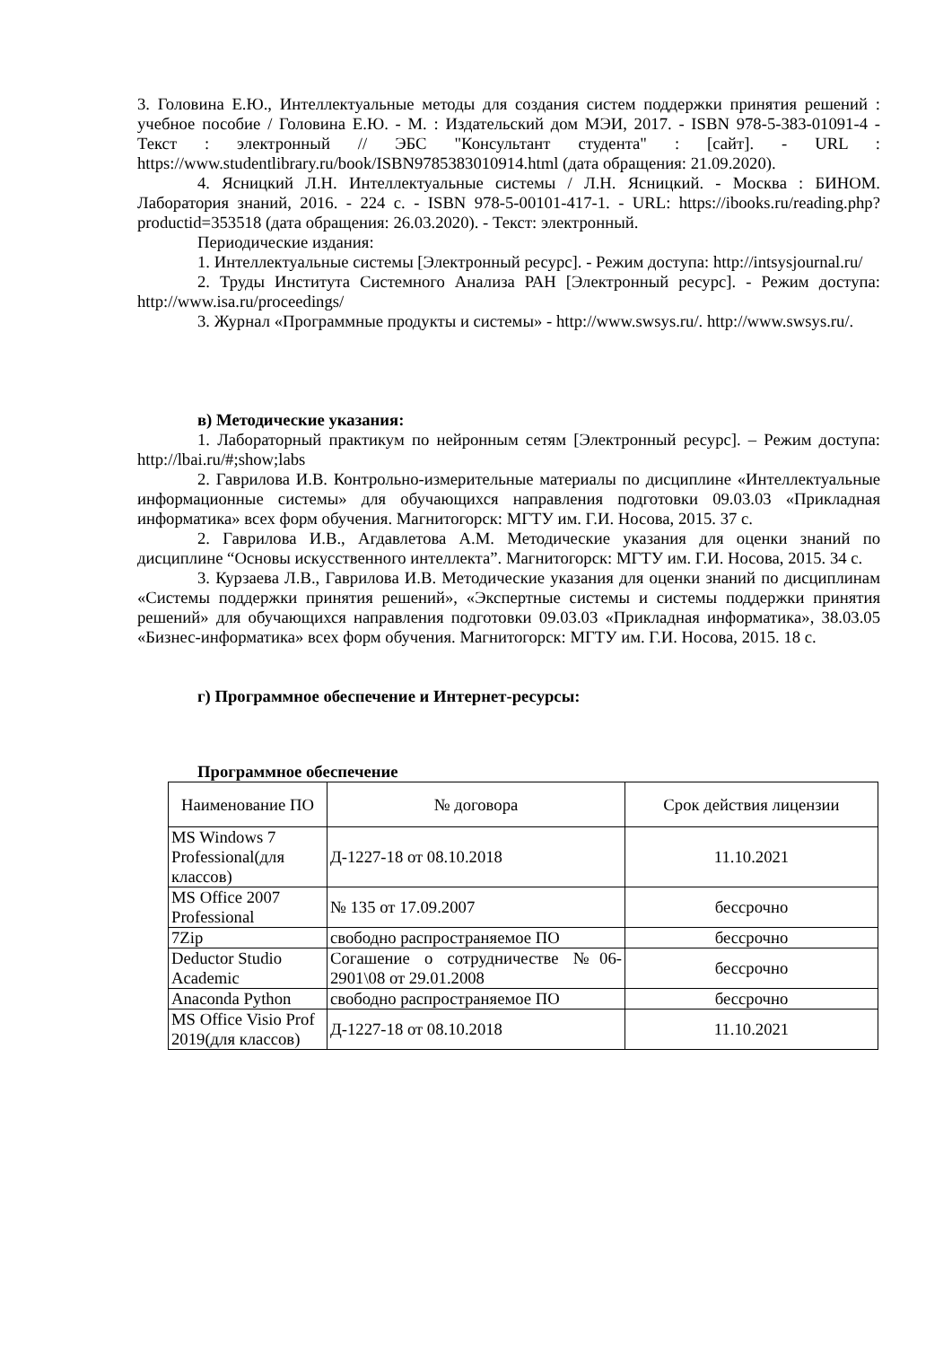3. Головина Е.Ю., Интеллектуальные методы для создания систем поддержки принятия решений : учебное пособие / Головина Е.Ю. - М. : Издательский дом МЭИ, 2017. - ISBN 978-5-383-01091-4 - Текст : электронный // ЭБС "Консультант студента" : [сайт]. - URL : https://www.studentlibrary.ru/book/ISBN9785383010914.html (дата обращения: 21.09.2020).
4. Ясницкий Л.Н. Интеллектуальные системы / Л.Н. Ясницкий. - Москва : БИНОМ. Лаборатория знаний, 2016. - 224 с. - ISBN 978-5-00101-417-1. - URL: https://ibooks.ru/reading.php?productid=353518 (дата обращения: 26.03.2020). - Текст: электронный.
Периодические издания:
1. Интеллектуальные системы [Электронный ресурс]. - Режим доступа: http://intsysjournal.ru/
2. Труды Института Системного Анализа РАН [Электронный ресурс]. - Режим доступа: http://www.isa.ru/proceedings/
3. Журнал «Программные продукты и системы» - http://www.swsys.ru/. http://www.swsys.ru/.
в) Методические указания:
1. Лабораторный практикум по нейронным сетям [Электронный ресурс]. – Режим доступа: http://lbai.ru/#;show;labs
2. Гаврилова И.В. Контрольно-измерительные материалы по дисциплине «Интеллектуальные информационные системы» для обучающихся направления подготовки 09.03.03 «Прикладная информатика» всех форм обучения. Магнитогорск: МГТУ им. Г.И. Носова, 2015. 37 с.
2. Гаврилова И.В., Агдавлетова А.М. Методические указания для оценки знаний по дисциплине “Основы искусственного интеллекта”. Магнитогорск: МГТУ им. Г.И. Носова, 2015. 34 с.
3. Курзаева Л.В., Гаврилова И.В. Методические указания для оценки знаний по дисциплинам «Системы поддержки принятия решений», «Экспертные системы и системы поддержки принятия решений» для обучающихся направления подготовки 09.03.03 «Прикладная информатика», 38.03.05 «Бизнес-информатика» всех форм обучения. Магнитогорск: МГТУ им. Г.И. Носова, 2015. 18 с.
г) Программное обеспечение и Интернет-ресурсы:
Программное обеспечение
| Наименование ПО | № договора | Срок действия лицензии |
| MS Windows 7 Professional(для классов) | Д-1227-18 от 08.10.2018 | 11.10.2021 |
| MS Office 2007 Professional | № 135 от 17.09.2007 | бессрочно |
| 7Zip | свободно распространяемое ПО | бессрочно |
| Deductor Studio Academic | Согашение о сотрудничестве №06-2901\08 от 29.01.2008 | бессрочно |
| Anaconda Python | свободно распространяемое ПО | бессрочно |
| MS Office Visio Prof 2019(для классов) | Д-1227-18 от 08.10.2018 | 11.10.2021 |